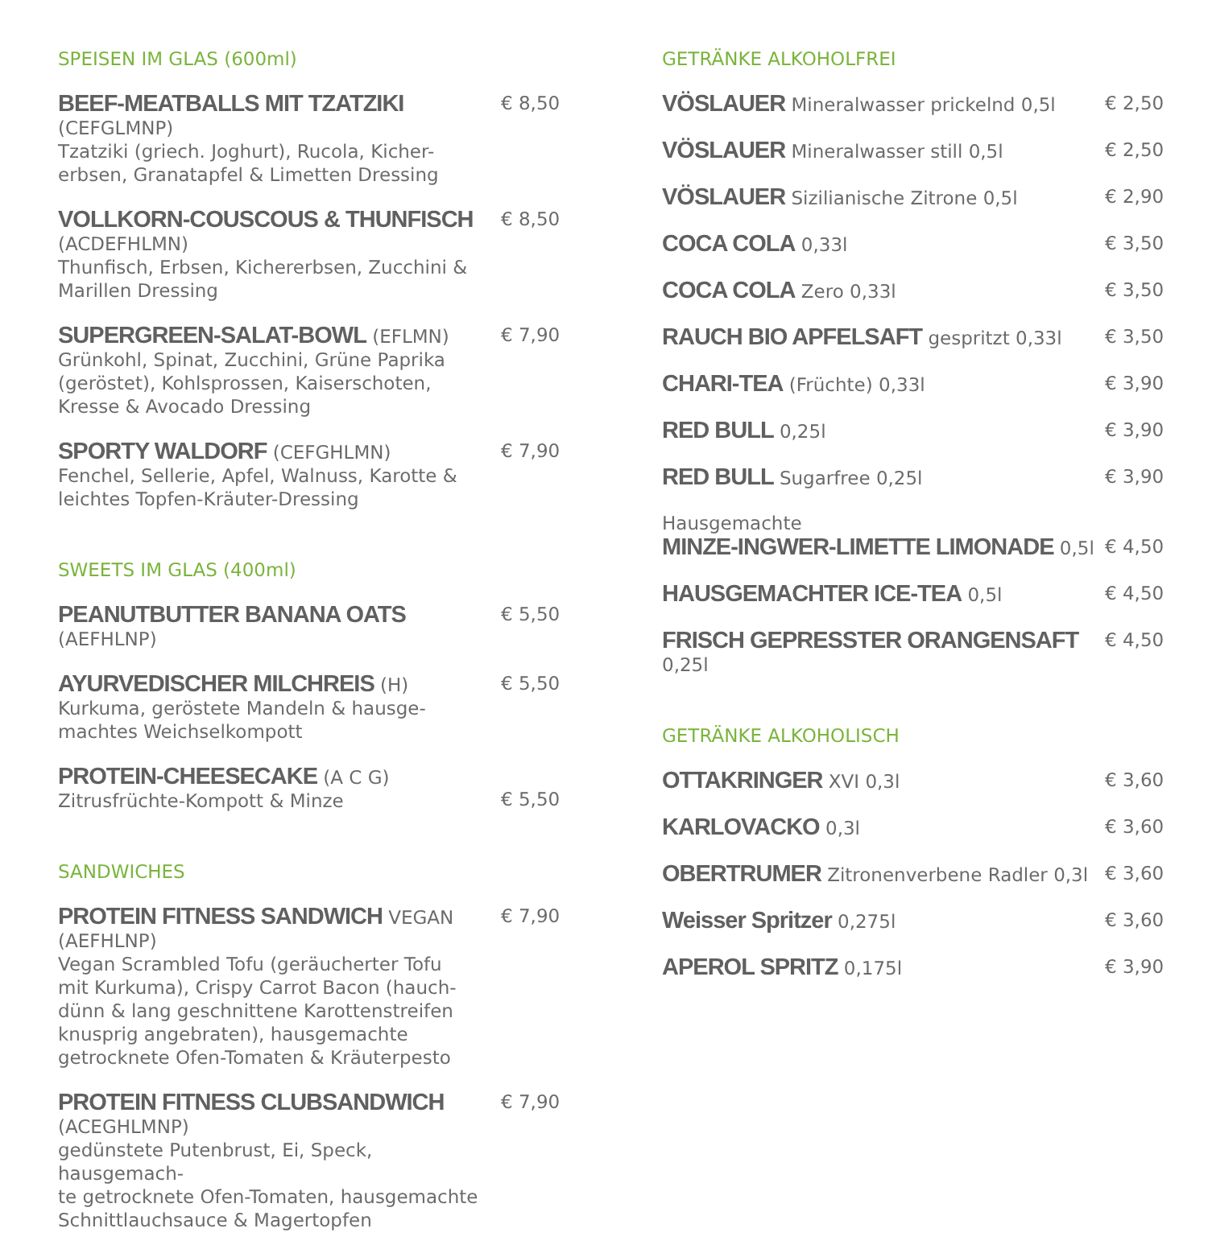SPEISEN IM GLAS (600ml)
BEEF-MEATBALLS MIT TZATZIKI (CEFGLMNP)
Tzatziki (griech. Joghurt), Rucola, Kicher-
erbsen, Granatapfel & Limetten Dressing
€ 8,50
VOLLKORN-COUSCOUS & THUNFISCH (ACDEFHLMN)
Thunfisch, Erbsen, Kichererbsen, Zucchini &
Marillen Dressing
€ 8,50
SUPERGREEN-SALAT-BOWL (EFLMN)
Grünkohl, Spinat, Zucchini, Grüne Paprika
(geröstet), Kohlsprossen, Kaiserschoten,
Kresse & Avocado Dressing
€ 7,90
SPORTY WALDORF (CEFGHLMN)
Fenchel, Sellerie, Apfel, Walnuss, Karotte &
leichtes Topfen-Kräuter-Dressing
€ 7,90
SWEETS IM GLAS (400ml)
PEANUTBUTTER BANANA OATS (AEFHLNP)
€ 5,50
AYURVEDISCHER MILCHREIS (H)
Kurkuma, geröstete Mandeln & hausge-
machtes Weichselkompott
€ 5,50
PROTEIN-CHEESECAKE (A C G)
Zitrusfrüchte-Kompott & Minze
€ 5,50
SANDWICHES
PROTEIN FITNESS SANDWICH VEGAN (AEFHLNP)
Vegan Scrambled Tofu (geräucherter Tofu
mit Kurkuma), Crispy Carrot Bacon (hauch-
dünn & lang geschnittene Karottenstreifen
knusprig angebraten), hausgemachte
getrocknete Ofen-Tomaten & Kräuterpesto
€ 7,90
PROTEIN FITNESS CLUBSANDWICH (ACEGHLMNP)
gedünstete Putenbrust, Ei, Speck, hausgemach-
te getrocknete Ofen-Tomaten, hausgemachte
Schnittlauchsauce & Magertopfen
€ 7,90
GETRÄNKE ALKOHOLFREI
VÖSLAUER Mineralwasser prickelnd 0,5l
€ 2,50
VÖSLAUER Mineralwasser still 0,5l
€ 2,50
VÖSLAUER Sizilianische Zitrone 0,5l
€ 2,90
COCA COLA 0,33l € 3,50
COCA COLA Zero 0,33l € 3,50
RAUCH BIO APFELSAFT gespritzt 0,33l
€ 3,50
CHARI-TEA (Früchte) 0,33l € 3,90
RED BULL 0,25l € 3,90
RED BULL Sugarfree 0,25l € 3,90
Hausgemachte
MINZE-INGWER-LIMETTE LIMONADE 0,5l
€ 4,50
HAUSGEMACHTER ICE-TEA 0,5l € 4,50
FRISCH GEPRESSTER ORANGENSAFT 0,25l
€ 4,50
GETRÄNKE ALKOHOLISCH
OTTAKRINGER XVI 0,3l € 3,60
KARLOVACKO 0,3l € 3,60
OBERTRUMER Zitronenverbene Radler 0,3l
€ 3,60
Weisser Spritzer 0,275l € 3,60
APEROL SPRITZ 0,175l € 3,90